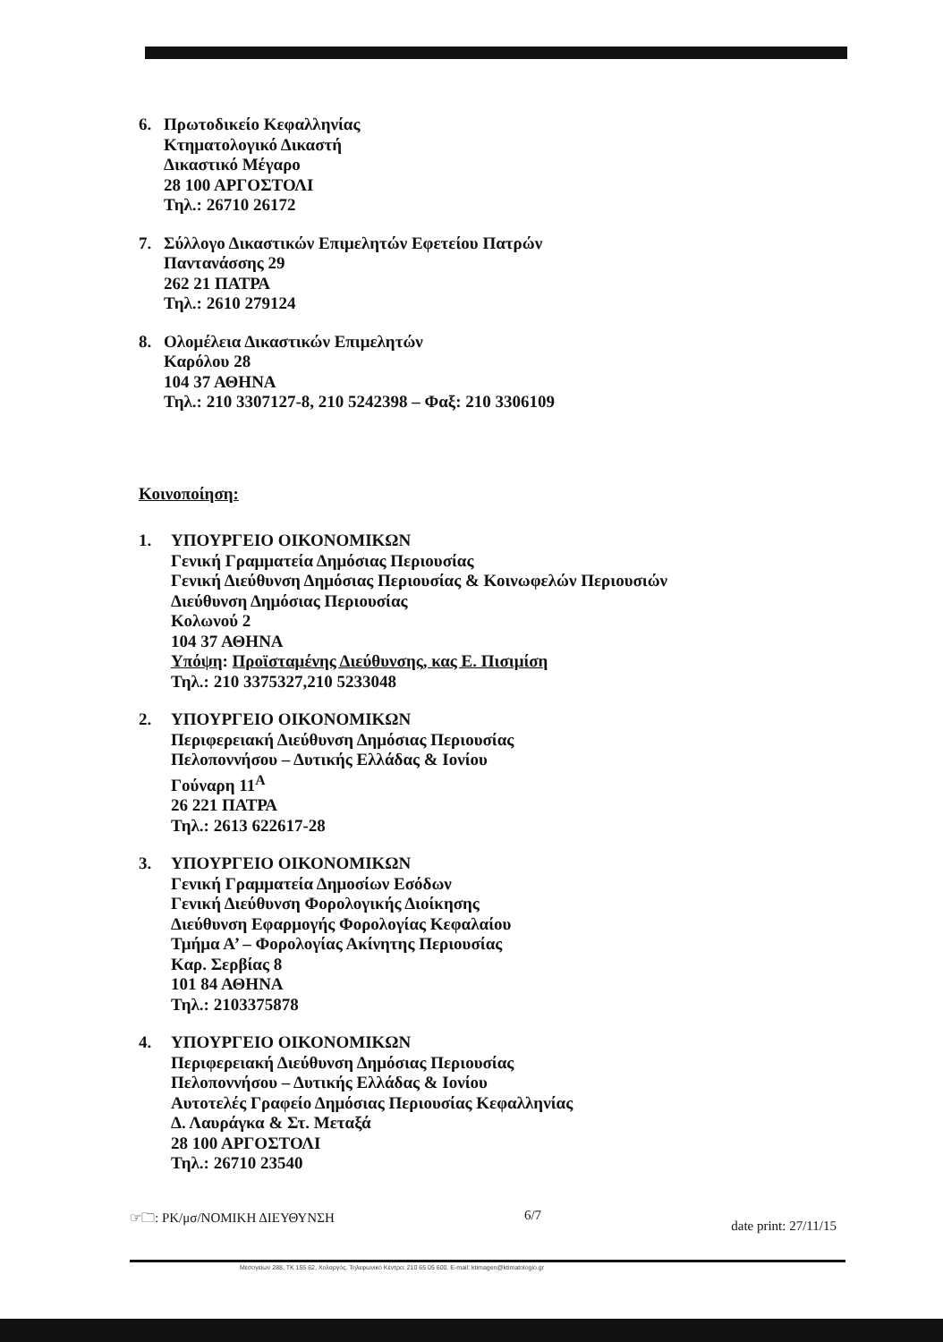6. Πρωτοδικείο Κεφαλληνίας
Κτηματολογικό Δικαστή
Δικαστικό Μέγαρο
28 100 ΑΡΓΟΣΤΟΛΙ
Τηλ.: 26710 26172
7. Σύλλογο Δικαστικών Επιμελητών Εφετείου Πατρών
Παντανάσσης 29
262 21 ΠΑΤΡΑ
Τηλ.: 2610 279124
8. Ολομέλεια Δικαστικών Επιμελητών
Καρόλου 28
104 37 ΑΘΗΝΑ
Τηλ.: 210 3307127-8, 210 5242398 – Φαξ: 210 3306109
Κοινοποίηση:
1. ΥΠΟΥΡΓΕΙΟ ΟΙΚΟΝΟΜΙΚΩΝ
Γενική Γραμματεία Δημόσιας Περιουσίας
Γενική Διεύθυνση Δημόσιας Περιουσίας & Κοινωφελών Περιουσιών
Διεύθυνση Δημόσιας Περιουσίας
Κολωνού 2
104 37 ΑΘΗΝΑ
Υπόψη: Προϊσταμένης Διεύθυνσης, κας Ε. Πισιμίση
Τηλ.: 210 3375327,210 5233048
2. ΥΠΟΥΡΓΕΙΟ ΟΙΚΟΝΟΜΙΚΩΝ
Περιφερειακή Διεύθυνση Δημόσιας Περιουσίας
Πελοποννήσου – Δυτικής Ελλάδας & Ιονίου
Γούναρη 11<sup>Α</sup>
26 221 ΠΑΤΡΑ
Τηλ.: 2613 622617-28
3. ΥΠΟΥΡΓΕΙΟ ΟΙΚΟΝΟΜΙΚΩΝ
Γενική Γραμματεία Δημοσίων Εσόδων
Γενική Διεύθυνση Φορολογικής Διοίκησης
Διεύθυνση Εφαρμογής Φορολογίας Κεφαλαίου
Τμήμα Α’ – Φορολογίας Ακίνητης Περιουσίας
Καρ. Σερβίας 8
101 84 ΑΘΗΝΑ
Τηλ.: 2103375878
4. ΥΠΟΥΡΓΕΙΟ ΟΙΚΟΝΟΜΙΚΩΝ
Περιφερειακή Διεύθυνση Δημόσιας Περιουσίας
Πελοποννήσου – Δυτικής Ελλάδας & Ιονίου
Αυτοτελές Γραφείο Δημόσιας Περιουσίας Κεφαλληνίας
Δ. Λαυράγκα & Στ. Μεταξά
28 100 ΑΡΓΟΣΤΟΛΙ
Τηλ.: 26710 23540
☞🗀: ΡΚ/μσ/ΝΟΜΙΚΗ ΔΙΕΥΘΥΝΣΗ 6/7 date print: 27/11/15
Μεσογείων 288, ΤΚ 155 62, Χολαργός. Τηλεφωνικό Κέντρο: 210 65 05 600. E-mail: ktimagen@ktimatologio.gr